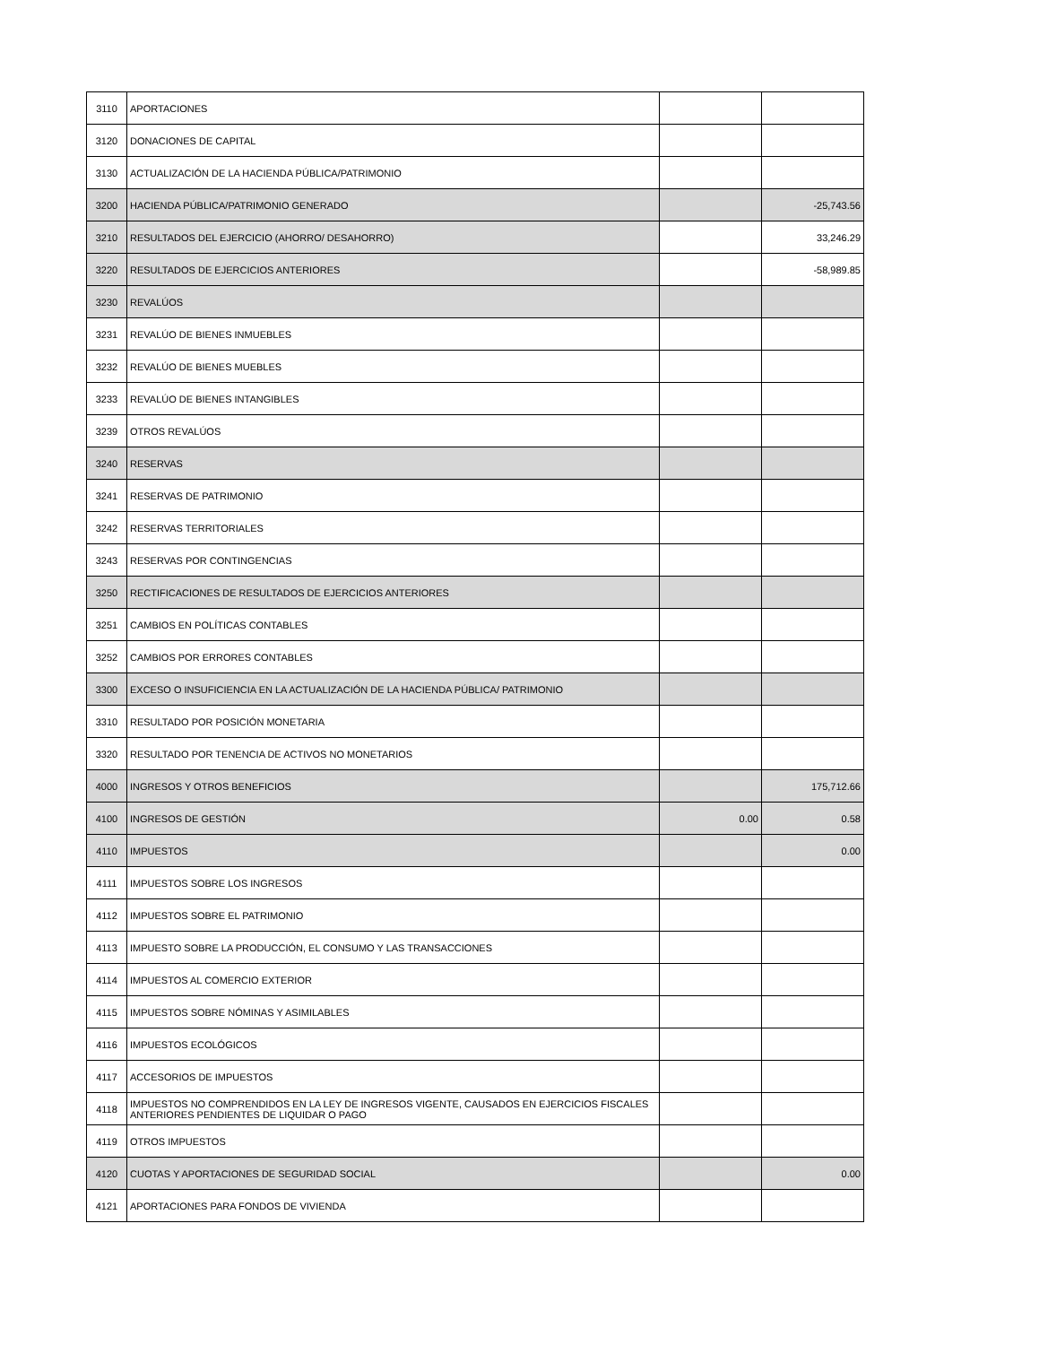| 3110 | APORTACIONES | | |
| 3120 | DONACIONES DE CAPITAL | | |
| 3130 | ACTUALIZACIÓN DE LA HACIENDA PÚBLICA/PATRIMONIO | | |
| 3200 | HACIENDA PÚBLICA/PATRIMONIO GENERADO | | -25,743.56 |
| 3210 | RESULTADOS DEL EJERCICIO (AHORRO/ DESAHORRO) | | 33,246.29 |
| 3220 | RESULTADOS DE EJERCICIOS ANTERIORES | | -58,989.85 |
| 3230 | REVALÚOS | | |
| 3231 | REVALÚO DE BIENES INMUEBLES | | |
| 3232 | REVALÚO DE BIENES MUEBLES | | |
| 3233 | REVALÚO DE BIENES INTANGIBLES | | |
| 3239 | OTROS REVALÚOS | | |
| 3240 | RESERVAS | | |
| 3241 | RESERVAS DE PATRIMONIO | | |
| 3242 | RESERVAS TERRITORIALES | | |
| 3243 | RESERVAS POR CONTINGENCIAS | | |
| 3250 | RECTIFICACIONES DE RESULTADOS DE EJERCICIOS ANTERIORES | | |
| 3251 | CAMBIOS EN POLÍTICAS CONTABLES | | |
| 3252 | CAMBIOS POR ERRORES CONTABLES | | |
| 3300 | EXCESO O INSUFICIENCIA EN LA ACTUALIZACIÓN DE LA HACIENDA PÚBLICA/ PATRIMONIO | | |
| 3310 | RESULTADO POR POSICIÓN MONETARIA | | |
| 3320 | RESULTADO POR TENENCIA DE ACTIVOS NO MONETARIOS | | |
| 4000 | INGRESOS Y OTROS BENEFICIOS | | 175,712.66 |
| 4100 | INGRESOS DE GESTIÓN | 0.00 | 0.58 |
| 4110 | IMPUESTOS | | 0.00 |
| 4111 | IMPUESTOS SOBRE LOS INGRESOS | | |
| 4112 | IMPUESTOS SOBRE EL PATRIMONIO | | |
| 4113 | IMPUESTO SOBRE LA PRODUCCIÓN, EL CONSUMO Y LAS TRANSACCIONES | | |
| 4114 | IMPUESTOS AL COMERCIO EXTERIOR | | |
| 4115 | IMPUESTOS SOBRE NÓMINAS Y ASIMILABLES | | |
| 4116 | IMPUESTOS ECOLÓGICOS | | |
| 4117 | ACCESORIOS DE IMPUESTOS | | |
| 4118 | IMPUESTOS NO COMPRENDIDOS EN LA LEY DE INGRESOS VIGENTE, CAUSADOS EN EJERCICIOS FISCALES ANTERIORES PENDIENTES DE LIQUIDAR O PAGO | | |
| 4119 | OTROS IMPUESTOS | | |
| 4120 | CUOTAS Y APORTACIONES DE SEGURIDAD SOCIAL | | 0.00 |
| 4121 | APORTACIONES PARA FONDOS DE VIVIENDA | | |